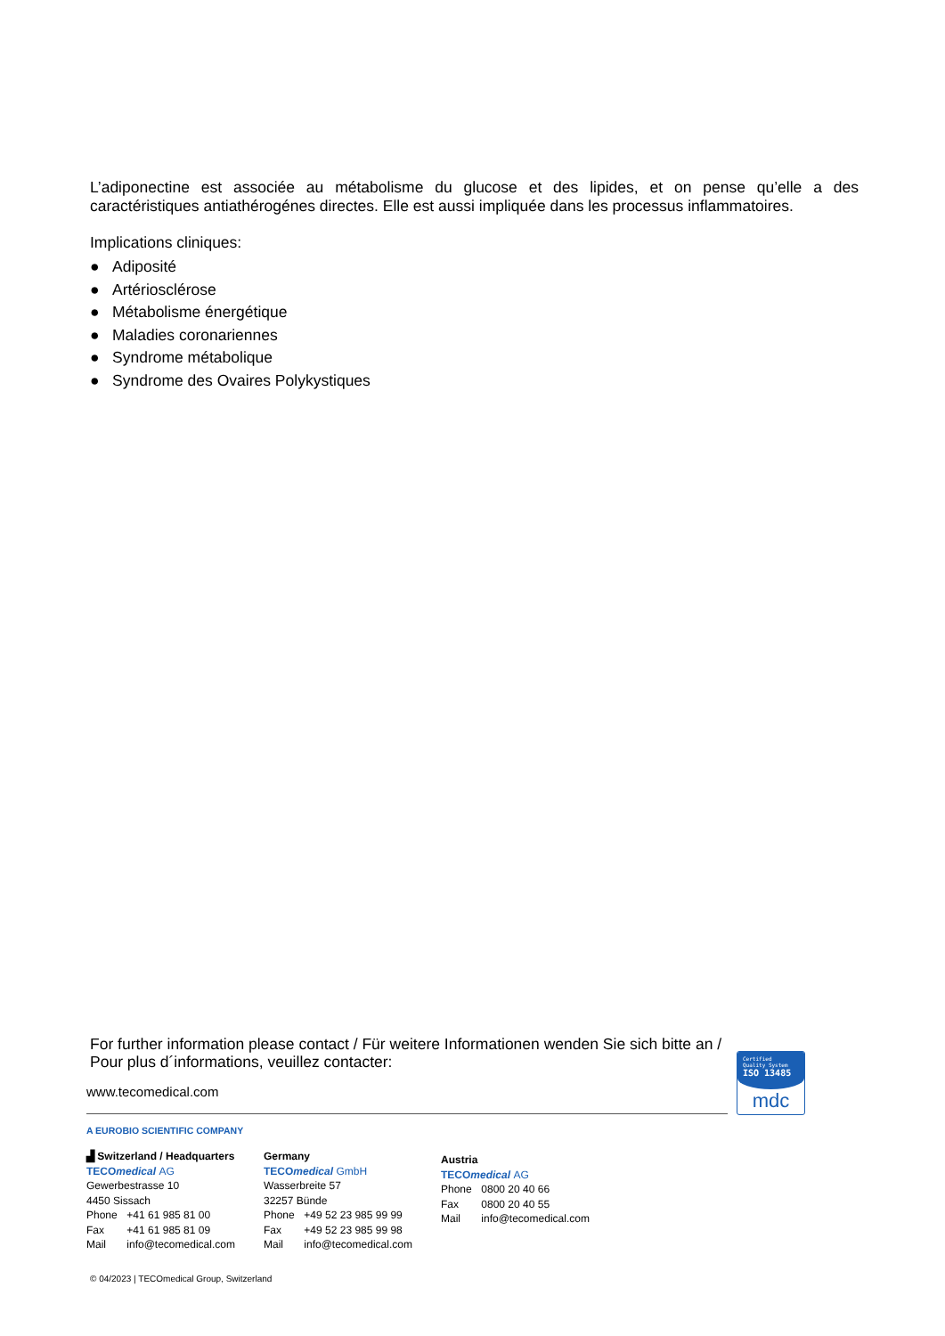L’adiponectine est associée au métabolisme du glucose et des lipides, et on pense qu’elle a des caractéristiques antiathérogénes directes. Elle est aussi impliquée dans les processus inflammatoires.
Implications cliniques:
● Adiposité
● Artériosclérose
● Métabolisme énergétique
● Maladies coronariennes
● Syndrome métabolique
● Syndrome des Ovaires Polykystiques
For further information please contact / Für weitere Informationen wenden Sie sich bitte an /
Pour plus d´informations, veuillez contacter:
www.tecomedical.com
Certified
Quality System
ISO 13485
mdc
A EUROBIO SCIENTIFIC COMPANY
▟ Switzerland / Headquarters
TECOmedical AG
Gewerbestrasse 10
4450 Sissach
Phone +41 61 985 81 00
Fax +41 61 985 81 09
Mail info@tecomedical.com
Germany
TECOmedical GmbH
Wasserbreite 57
32257 Bünde
Phone +49 52 23 985 99 99
Fax +49 52 23 985 99 98
Mail info@tecomedical.com
Austria
TECOmedical AG
Phone 0800 20 40 66
Fax 0800 20 40 55
Mail info@tecomedical.com
© 04/2023 | TECOmedical Group, Switzerland